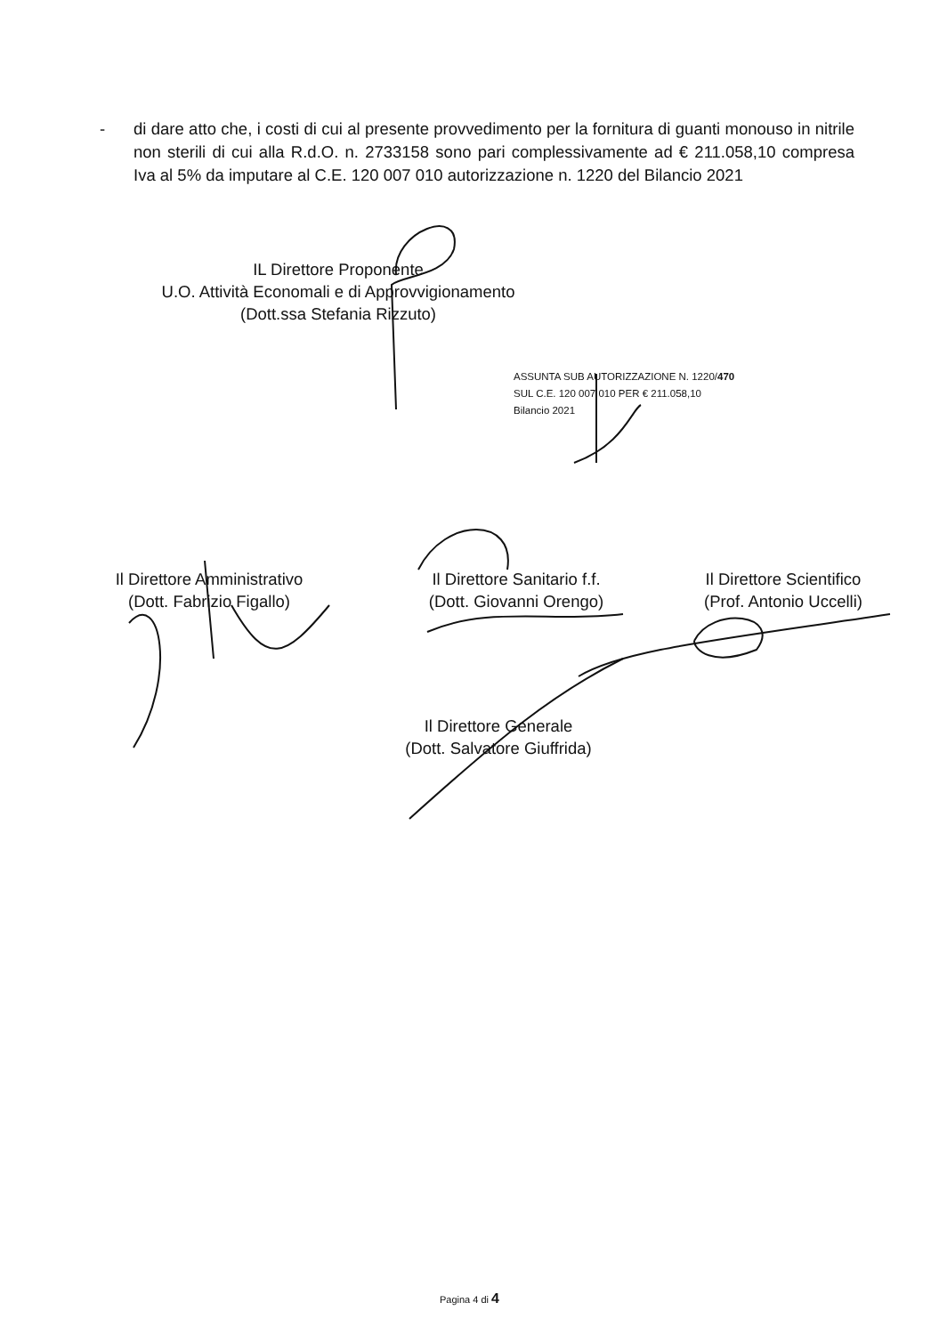- di dare atto che, i costi di cui al presente provvedimento per la fornitura di guanti monouso in nitrile non sterili di cui alla R.d.O. n. 2733158 sono pari complessivamente ad € 211.058,10 compresa Iva al 5% da imputare al C.E. 120 007 010 autorizzazione n. 1220 del Bilancio 2021
IL Direttore Proponente
U.O. Attività Economali e di Approvvigionamento
(Dott.ssa Stefania Rizzuto)
ASSUNTA SUB AUTORIZZAZIONE N. 1220/470
SUL C.E. 120 007 010 PER € 211.058,10
Bilancio 2021
Il Direttore Amministrativo
(Dott. Fabrizio Figallo)
Il Direttore Sanitario f.f.
(Dott. Giovanni Orengo)
Il Direttore Scientifico
(Prof. Antonio Uccelli)
Il Direttore Generale
(Dott. Salvatore Giuffrida)
Pagina 4 di 4